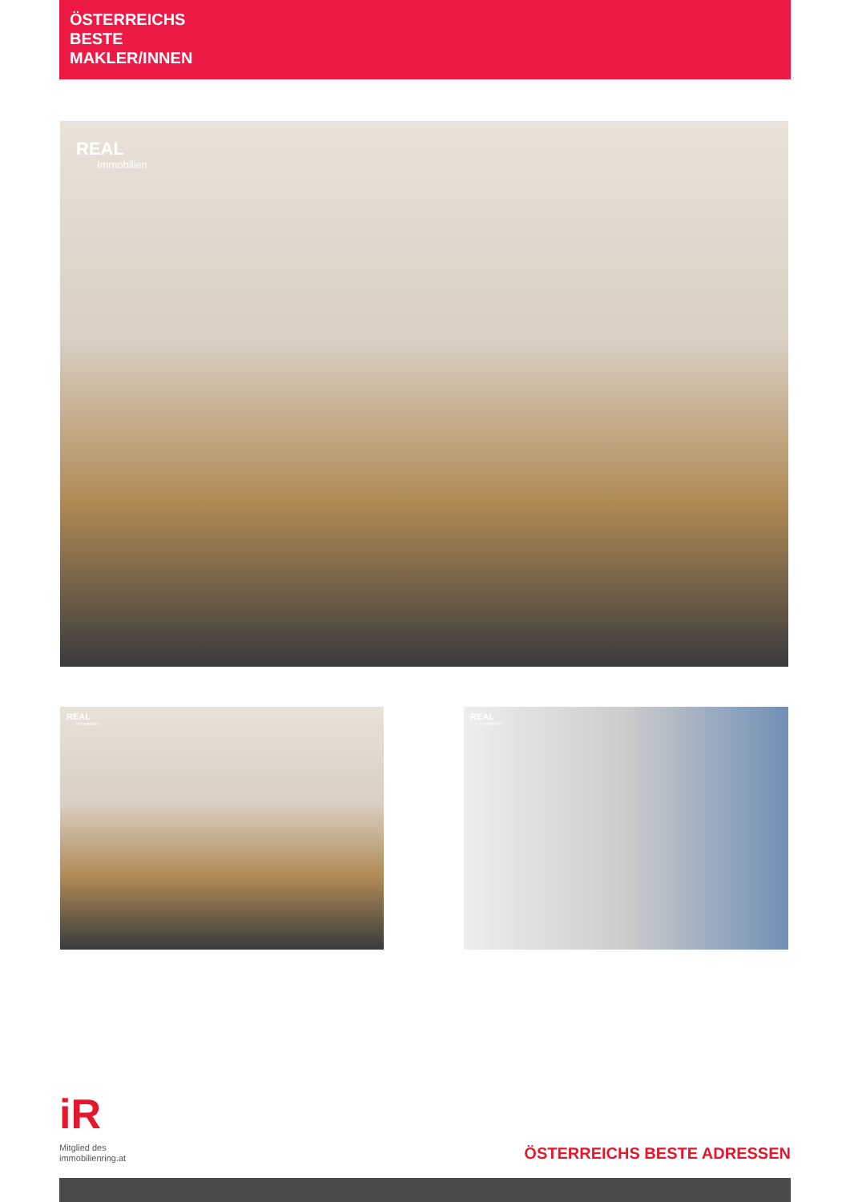ÖSTERREICHS
BESTE
MAKLER/INNEN
REAL
Immobilien
REAL
Immobilien
REAL
Immobilien
iR
Mitglied des
immobilienring.at
ÖSTERREICHS BESTE ADRESSEN